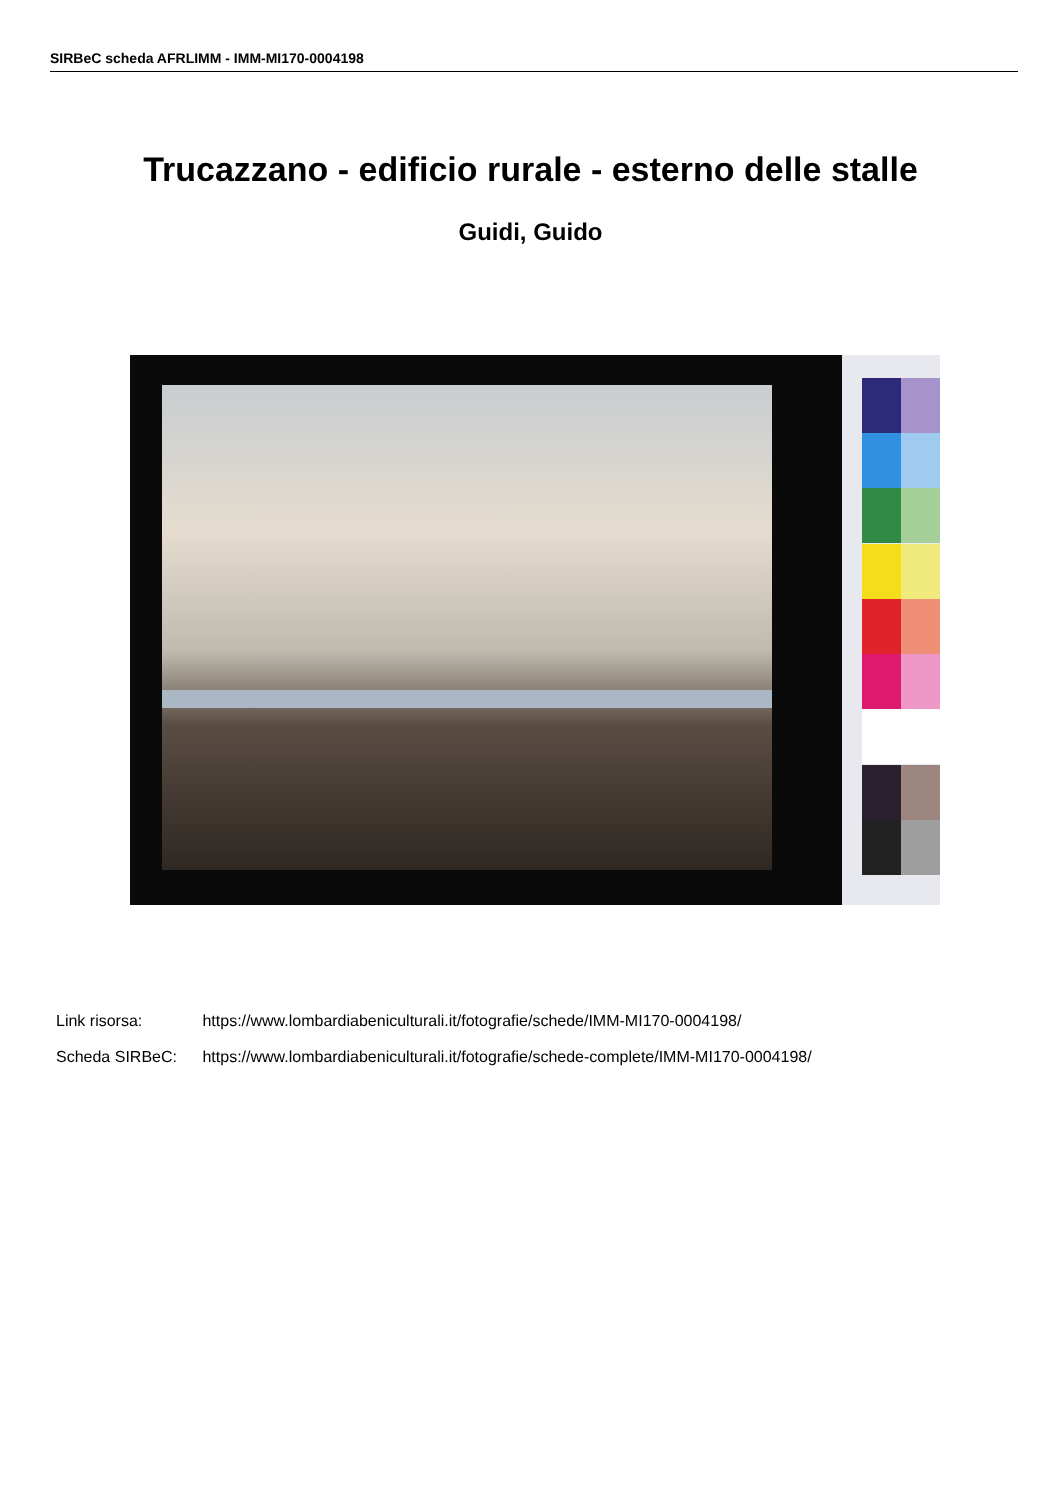SIRBeC scheda AFRLIMM - IMM-MI170-0004198
Trucazzano - edificio rurale - esterno delle stalle
Guidi, Guido
Link risorsa: https://www.lombardiabeniculturali.it/fotografie/schede/IMM-MI170-0004198/
Scheda SIRBeC: https://www.lombardiabeniculturali.it/fotografie/schede-complete/IMM-MI170-0004198/